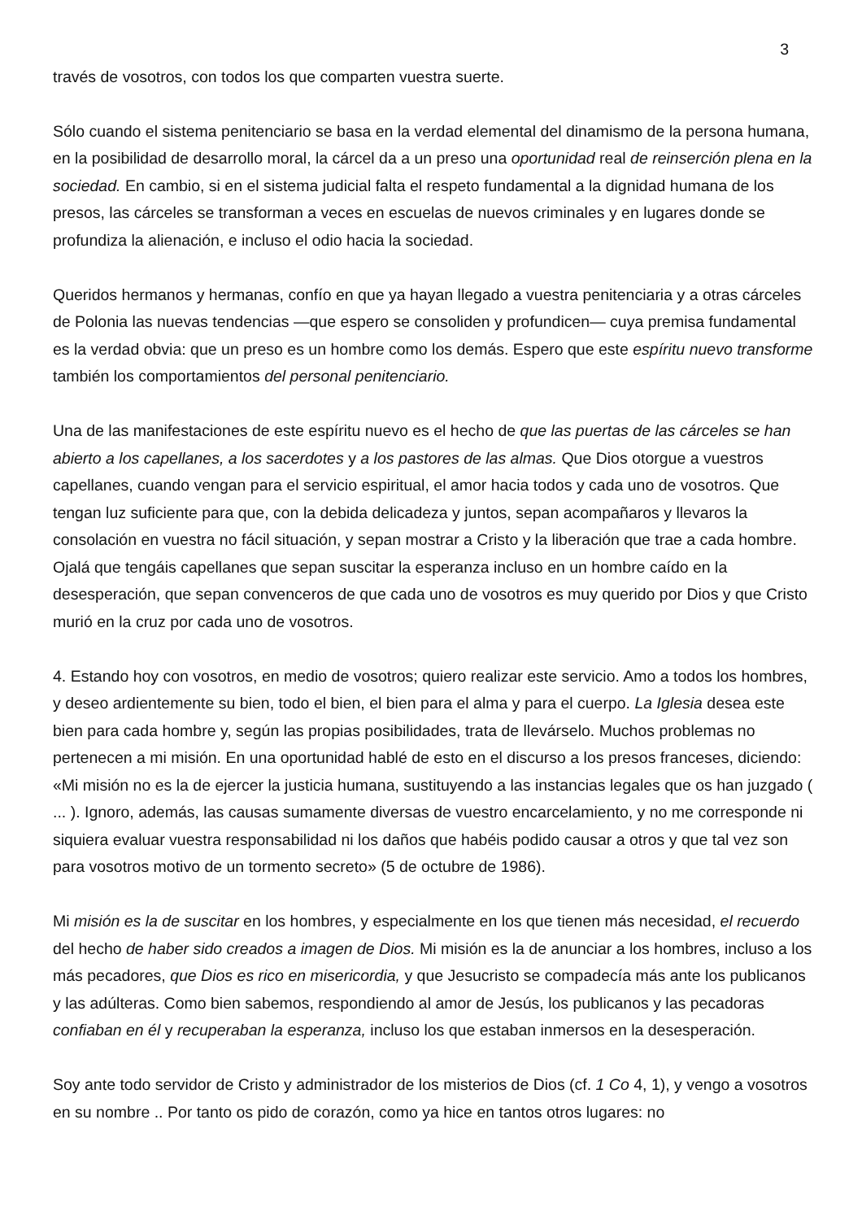3
través de vosotros, con todos los que comparten vuestra suerte.
Sólo cuando el sistema penitenciario se basa en la verdad elemental del dinamismo de la persona humana, en la posibilidad de desarrollo moral, la cárcel da a un preso una oportunidad real de reinserción plena en la sociedad. En cambio, si en el sistema judicial falta el respeto fundamental a la dignidad humana de los presos, las cárceles se transforman a veces en escuelas de nuevos criminales y en lugares donde se profundiza la alienación, e incluso el odio hacia la sociedad.
Queridos hermanos y hermanas, confío en que ya hayan llegado a vuestra penitenciaria y a otras cárceles de Polonia las nuevas tendencias —que espero se consoliden y profundicen— cuya premisa fundamental es la verdad obvia: que un preso es un hombre como los demás. Espero que este espíritu nuevo transforme también los comportamientos del personal penitenciario.
Una de las manifestaciones de este espíritu nuevo es el hecho de que las puertas de las cárceles se han abierto a los capellanes, a los sacerdotes y a los pastores de las almas. Que Dios otorgue a vuestros capellanes, cuando vengan para el servicio espiritual, el amor hacia todos y cada uno de vosotros. Que tengan luz suficiente para que, con la debida delicadeza y juntos, sepan acompañaros y llevaros la consolación en vuestra no fácil situación, y sepan mostrar a Cristo y la liberación que trae a cada hombre. Ojalá que tengáis capellanes que sepan suscitar la esperanza incluso en un hombre caído en la desesperación, que sepan convenceros de que cada uno de vosotros es muy querido por Dios y que Cristo murió en la cruz por cada uno de vosotros.
4. Estando hoy con vosotros, en medio de vosotros; quiero realizar este servicio. Amo a todos los hombres, y deseo ardientemente su bien, todo el bien, el bien para el alma y para el cuerpo. La Iglesia desea este bien para cada hombre y, según las propias posibilidades, trata de llevárselo. Muchos problemas no pertenecen a mi misión. En una oportunidad hablé de esto en el discurso a los presos franceses, diciendo: «Mi misión no es la de ejercer la justicia humana, sustituyendo a las instancias legales que os han juzgado ( ... ). Ignoro, además, las causas sumamente diversas de vuestro encarcelamiento, y no me corresponde ni siquiera evaluar vuestra responsabilidad ni los daños que habéis podido causar a otros y que tal vez son para vosotros motivo de un tormento secreto» (5 de octubre de 1986).
Mi misión es la de suscitar en los hombres, y especialmente en los que tienen más necesidad, el recuerdo del hecho de haber sido creados a imagen de Dios. Mi misión es la de anunciar a los hombres, incluso a los más pecadores, que Dios es rico en misericordia, y que Jesucristo se compadecía más ante los publicanos y las adúlteras. Como bien sabemos, respondiendo al amor de Jesús, los publicanos y las pecadoras confiaban en él y recuperaban la esperanza, incluso los que estaban inmersos en la desesperación.
Soy ante todo servidor de Cristo y administrador de los misterios de Dios (cf. 1 Co 4, 1), y vengo a vosotros en su nombre .. Por tanto os pido de corazón, como ya hice en tantos otros lugares: no